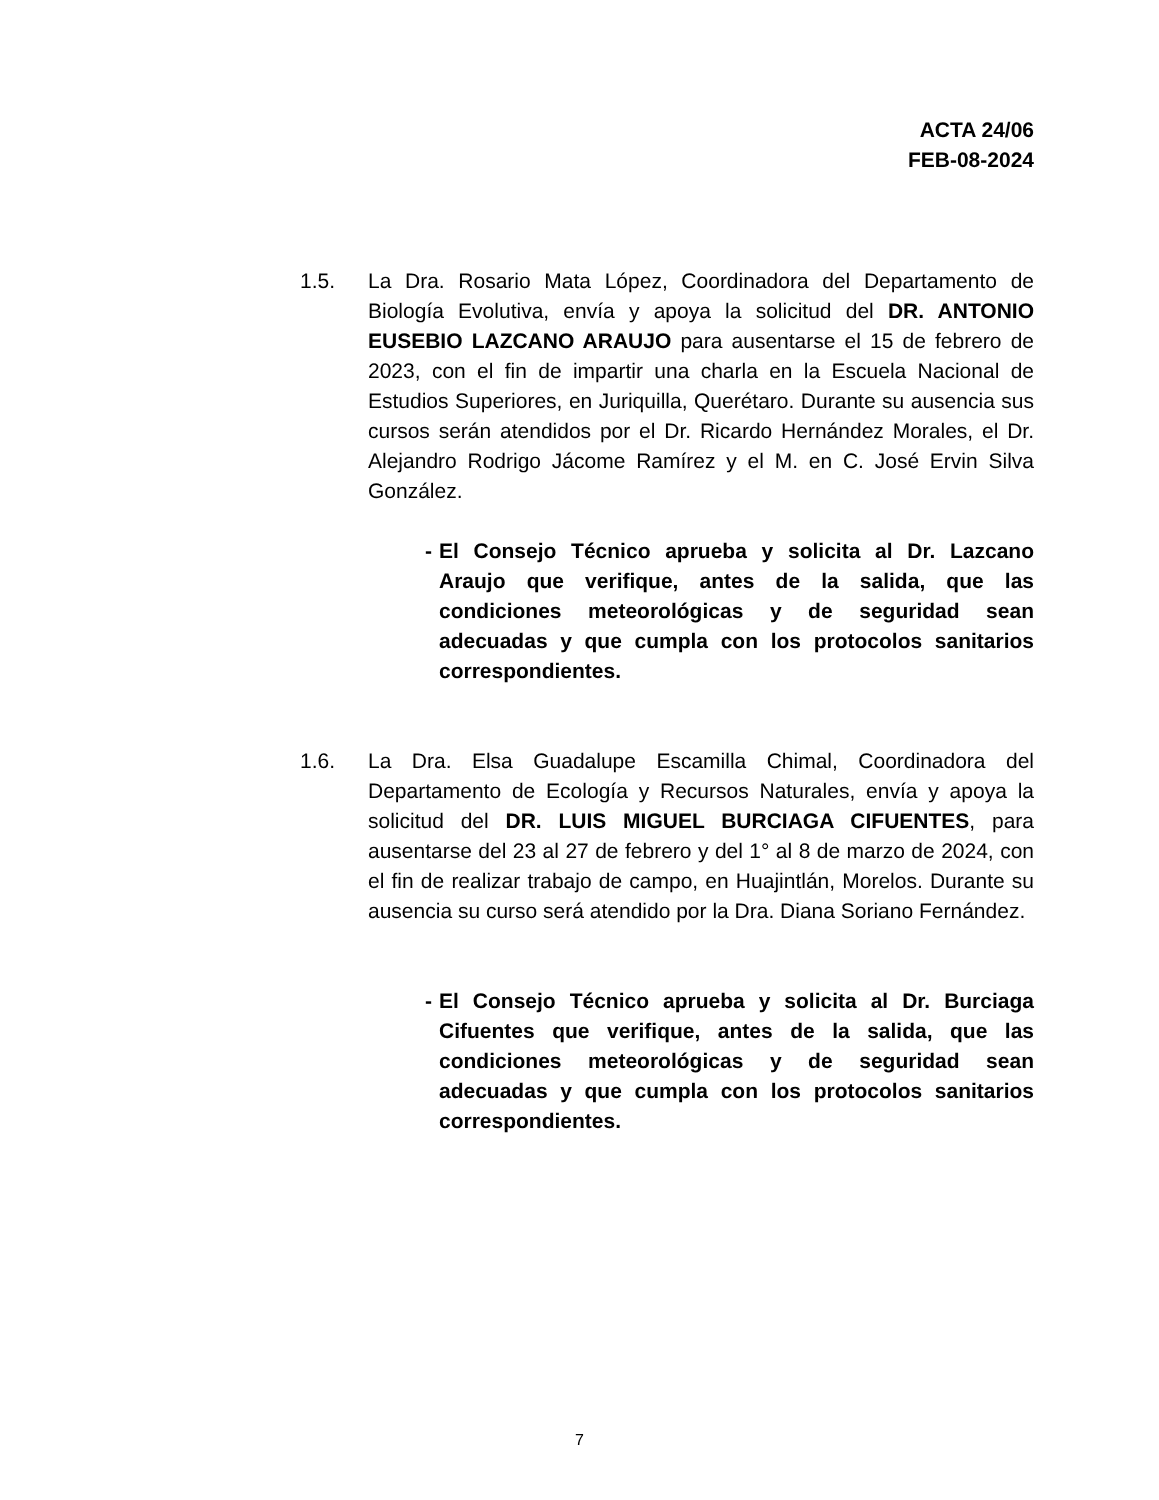ACTA 24/06
FEB-08-2024
1.5. La Dra. Rosario Mata López, Coordinadora del Departamento de Biología Evolutiva, envía y apoya la solicitud del DR. ANTONIO EUSEBIO LAZCANO ARAUJO para ausentarse el 15 de febrero de 2023, con el fin de impartir una charla en la Escuela Nacional de Estudios Superiores, en Juriquilla, Querétaro. Durante su ausencia sus cursos serán atendidos por el Dr. Ricardo Hernández Morales, el Dr. Alejandro Rodrigo Jácome Ramírez y el M. en C. José Ervin Silva González.
- El Consejo Técnico aprueba y solicita al Dr. Lazcano Araujo que verifique, antes de la salida, que las condiciones meteorológicas y de seguridad sean adecuadas y que cumpla con los protocolos sanitarios correspondientes.
1.6. La Dra. Elsa Guadalupe Escamilla Chimal, Coordinadora del Departamento de Ecología y Recursos Naturales, envía y apoya la solicitud del DR. LUIS MIGUEL BURCIAGA CIFUENTES, para ausentarse del 23 al 27 de febrero y del 1° al 8 de marzo de 2024, con el fin de realizar trabajo de campo, en Huajintlán, Morelos. Durante su ausencia su curso será atendido por la Dra. Diana Soriano Fernández.
- El Consejo Técnico aprueba y solicita al Dr. Burciaga Cifuentes que verifique, antes de la salida, que las condiciones meteorológicas y de seguridad sean adecuadas y que cumpla con los protocolos sanitarios correspondientes.
7